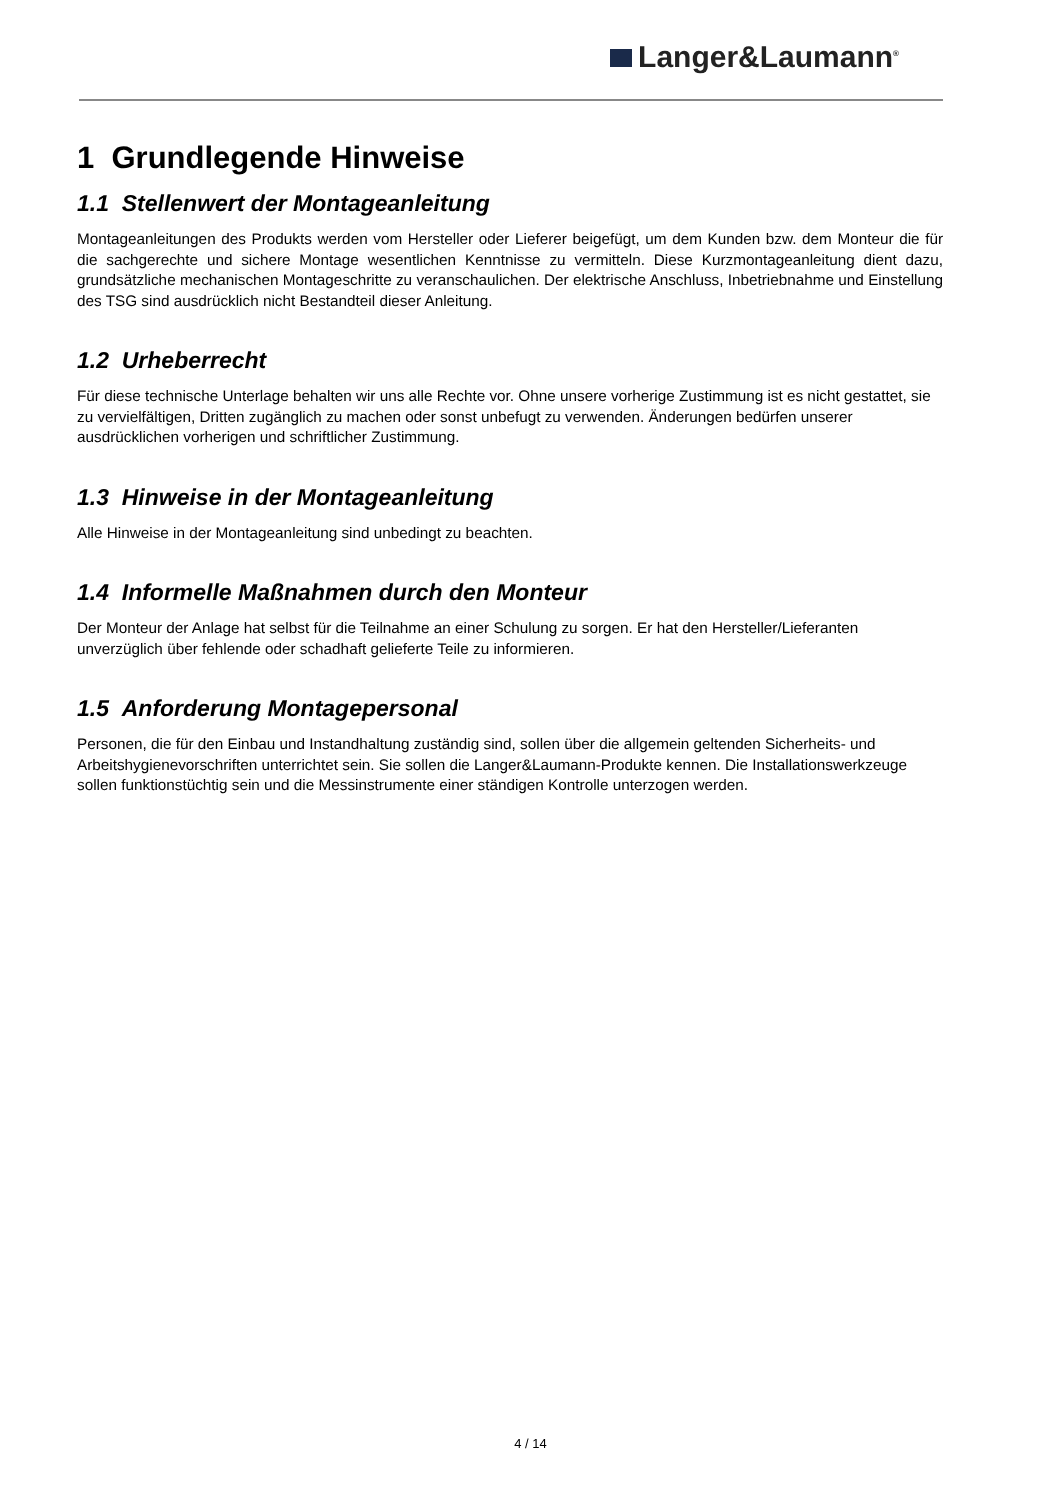Langer&Laumann<sup>®</sup>
1 Grundlegende Hinweise
1.1 Stellenwert der Montageanleitung
Montageanleitungen des Produkts werden vom Hersteller oder Lieferer beigefügt, um dem Kunden bzw. dem Monteur die für die sachgerechte und sichere Montage wesentlichen Kenntnisse zu vermitteln. Diese Kurzmontageanleitung dient dazu, grundsätzliche mechanischen Montageschritte zu veranschaulichen. Der elektrische Anschluss, Inbetriebnahme und Einstellung des TSG sind ausdrücklich nicht Bestandteil dieser Anleitung.
1.2 Urheberrecht
Für diese technische Unterlage behalten wir uns alle Rechte vor. Ohne unsere vorherige Zustimmung ist es nicht gestattet, sie zu vervielfältigen, Dritten zugänglich zu machen oder sonst unbefugt zu verwenden. Änderungen bedürfen unserer ausdrücklichen vorherigen und schriftlicher Zustimmung.
1.3 Hinweise in der Montageanleitung
Alle Hinweise in der Montageanleitung sind unbedingt zu beachten.
1.4 Informelle Maßnahmen durch den Monteur
Der Monteur der Anlage hat selbst für die Teilnahme an einer Schulung zu sorgen. Er hat den Hersteller/Lieferanten unverzüglich über fehlende oder schadhaft gelieferte Teile zu informieren.
1.5 Anforderung Montagepersonal
Personen, die für den Einbau und Instandhaltung zuständig sind, sollen über die allgemein geltenden Sicherheits- und Arbeitshygienevorschriften unterrichtet sein. Sie sollen die Langer&Laumann-Produkte kennen. Die Installationswerkzeuge sollen funktionstüchtig sein und die Messinstrumente einer ständigen Kontrolle unterzogen werden.
4 / 14